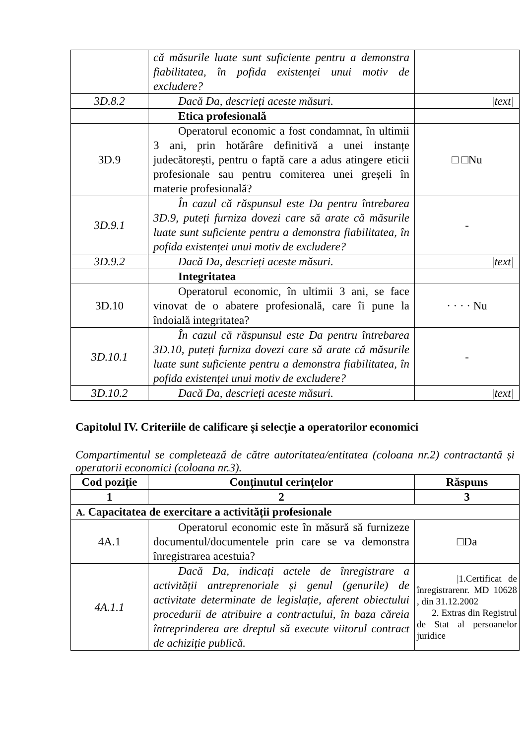| | că măsurile luate sunt suficiente pentru a demonstra fiabilitatea, în pofida existenței unui motiv de excludere? | |
| 3D.8.2 | Dacă Da, descrieți aceste măsuri. | /text/ |
| | Etica profesională | |
| 3D.9 | Operatorul economic a fost condamnat, în ultimii 3 ani, prin hotărâre definitivă a unei instanțe judecătorești, pentru o faptă care a adus atingere eticii profesionale sau pentru comiterea unei greșeli în materie profesională? | □ □Nu |
| 3D.9.1 | În cazul că răspunsul este Da pentru întrebarea 3D.9, puteți furniza dovezi care să arate că măsurile luate sunt suficiente pentru a demonstra fiabilitatea, în pofida existenței unui motiv de excludere? | - |
| 3D.9.2 | Dacă Da, descrieți aceste măsuri. | /text/ |
| | Integritatea | |
| 3D.10 | Operatorul economic, în ultimii 3 ani, se face vinovat de o abatere profesională, care îi pune la îndoială integritatea? | · · · · Nu |
| 3D.10.1 | În cazul că răspunsul este Da pentru întrebarea 3D.10, puteți furniza dovezi care să arate că măsurile luate sunt suficiente pentru a demonstra fiabilitatea, în pofida existenței unui motiv de excludere? | - |
| 3D.10.2 | Dacă Da, descrieți aceste măsuri. | /text/ |
Capitolul IV. Criteriile de calificare și selecție a operatorilor economici
Compartimentul se completează de către autoritatea/entitatea (coloana nr.2) contractantă și operatorii economici (coloana nr.3).
| Cod poziție | Conținutul cerințelor | Răspuns |
| --- | --- | --- |
| 1 | 2 | 3 |
| A. Capacitatea de exercitare a activității profesionale | | |
| 4A.1 | Operatorul economic este în măsură să furnizeze documentul/documentele prin care se va demonstra înregistrarea acestuia? | □Da |
| 4A.1.1 | Dacă Da, indicați actele de înregistrare a activității antreprenoriale și genul (genurile) de activitate determinate de legislație, aferent obiectului procedurii de atribuire a contractului, în baza căreia întreprinderea are dreptul să execute viitorul contract de achiziție publică. | /1.Certificat de înregistrarenr. MD 10628 , din 31.12.2002 2. Extras din Registrul de Stat al persoanelor juridice |